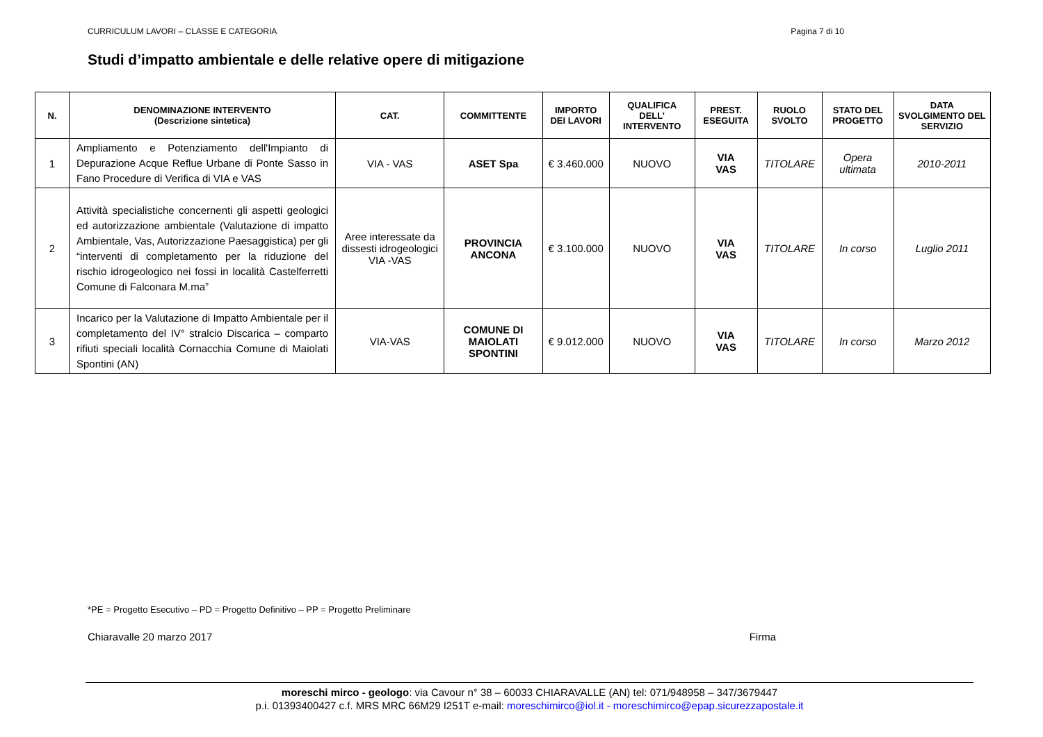CURRICULUM LAVORI – CLASSE E CATEGORIA Pagina 7 di 10
Studi d’impatto ambientale e delle relative opere di mitigazione
| N. | DENOMINAZIONE INTERVENTO (Descrizione sintetica) | CAT. | COMMITTENTE | IMPORTO DEI LAVORI | QUALIFICA DELL’ INTERVENTO | PREST. ESEGUITA | RUOLO SVOLTO | STATO DEL PROGETTO | DATA SVOLGIMENTO DEL SERVIZIO |
| --- | --- | --- | --- | --- | --- | --- | --- | --- | --- |
| 1 | Ampliamento e Potenziamento dell'Impianto di Depurazione Acque Reflue Urbane di Ponte Sasso in Fano Procedure di Verifica di VIA e VAS | VIA - VAS | ASET Spa | € 3.460.000 | NUOVO | VIA VAS | TITOLARE | Opera ultimata | 2010-2011 |
| 2 | Attività specialistiche concernenti gli aspetti geologici ed autorizzazione ambientale (Valutazione di impatto Ambientale, Vas, Autorizzazione Paesaggistica) per gli “interventi di completamento per la riduzione del rischio idrogeologico nei fossi in località Castelferretti Comune di Falconara M.ma” | Aree interessate da dissesti idrogeologici VIA -VAS | PROVINCIA ANCONA | € 3.100.000 | NUOVO | VIA VAS | TITOLARE | In corso | Luglio 2011 |
| 3 | Incarico per la Valutazione di Impatto Ambientale per il completamento del IV° stralcio Discarica – comparto rifiuti speciali località Cornacchia Comune di Maiolati Spontini (AN) | VIA-VAS | COMUNE DI MAIOLATI SPONTINI | € 9.012.000 | NUOVO | VIA VAS | TITOLARE | In corso | Marzo 2012 |
*PE = Progetto Esecutivo – PD = Progetto Definitivo – PP = Progetto Preliminare
Chiaravalle 20 marzo 2017 Firma
moreschi mirco - geologo: via Cavour n° 38 – 60033 CHIARAVALLE (AN) tel: 071/948958 – 347/3679447
p.i. 01393400427 c.f. MRS MRC 66M29 I251T e-mail: moreschimirco@iol.it - moreschimirco@epap.sicurezzapostale.it